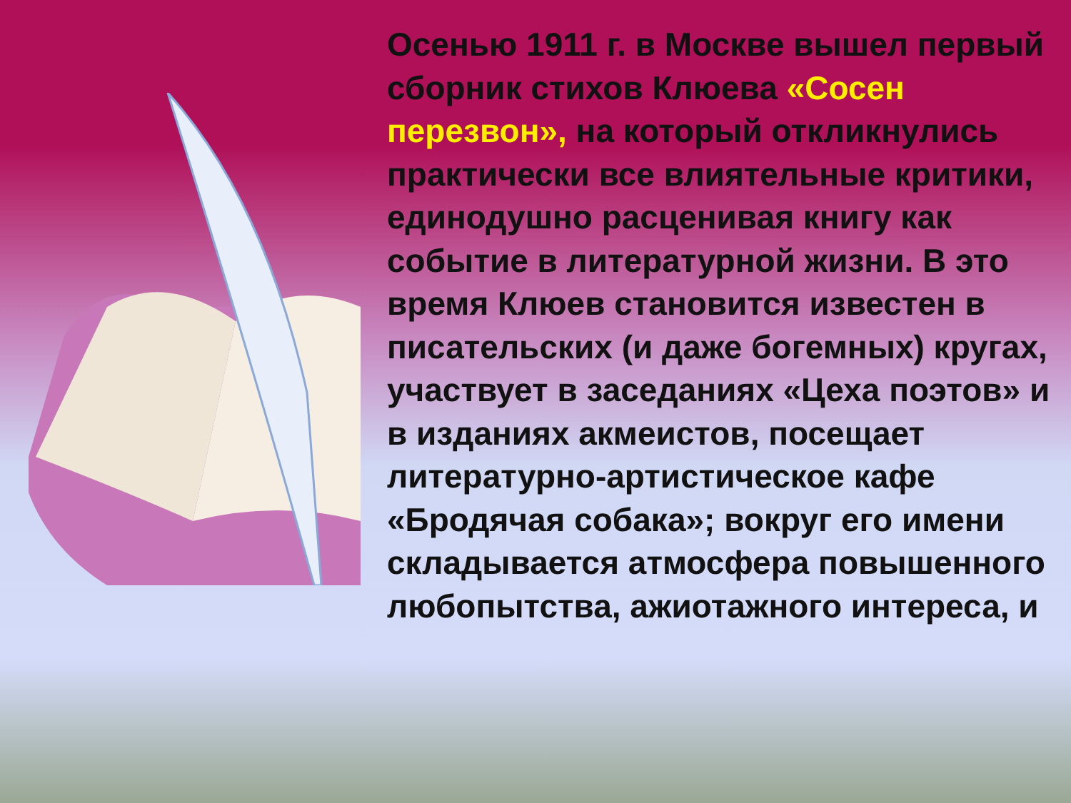Осенью 1911 г. в Москве вышел первый сборник стихов Клюева «Сосен перезвон», на который откликнулись практически все влиятельные критики, единодушно расценивая книгу как событие в литературной жизни. В это время Клюев становится известен в писательских (и даже богемных) кругах, участвует в заседаниях «Цеха поэтов» и в изданиях акмеистов, посещает литературно-артистическое кафе «Бродячая собака»; вокруг его имени складывается атмосфера повышенного любопытства, ажиотажного интереса, и